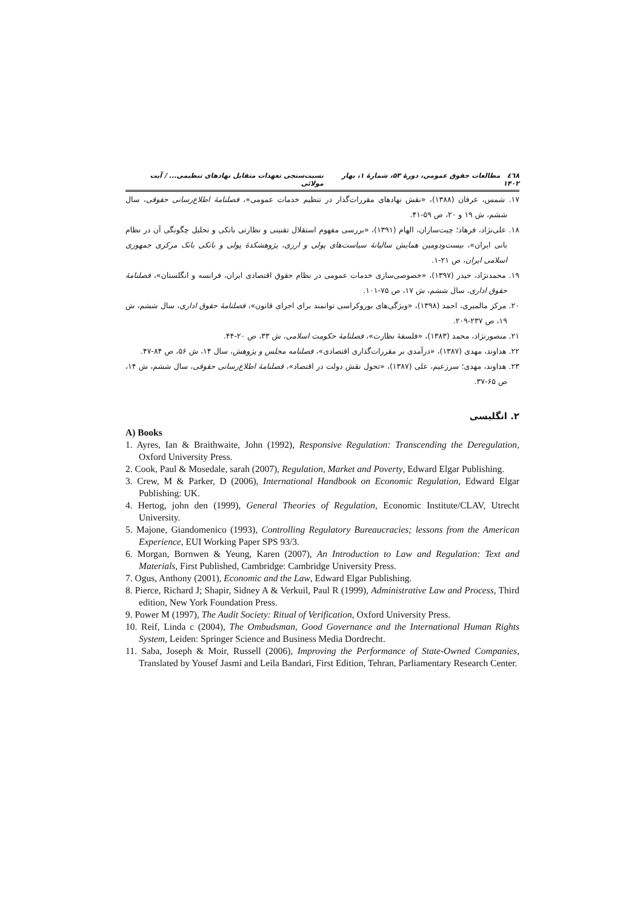٤٦٨ مطالعات حقوق عمومی، دورهٔ ۵۳، شمارهٔ ۱، بهار ۱۴۰۲ نسبت‌سنجی تعهدات متقابل نهادهای تنظیمی... / آیت مولائی
۱۷. شمس، عرفان (۱۳۸۸)، «نقش نهادهای مقررات‌گذار در تنظیم خدمات عمومی»، فصلنامهٔ اطلاع‌رسانی حقوقی، سال ششم، ش ۱۹ و ۲۰، ص ۵۹-۴۱.
۱۸. علی‌نژاد، فرهاد؛ چیت‌سازان، الهام (۱۳۹۱)، «بررسی مفهوم استقلال تقنینی و نظارتی بانکی و تحلیل چگونگی آن در نظام بانی ایران»، بیست‌ودومین همایش سالیانهٔ سیاست‌های پولی و ارزی، پژوهشکدهٔ پولی و بانکی بانک مرکزی جمهوری اسلامی ایران، ص ۲۱-۱.
۱۹. محمدنژاد، حیدر (۱۳۹۷)، «خصوصی‌سازی خدمات عمومی در نظام حقوق اقتصادی ایران، فرانسه و انگلستان»، فصلنامهٔ حقوق اداری، سال ششم، ش ۱۷، ص ۷۵-۱۰۱.
۲۰. مرکز مالمیری، احمد (۱۳۹۸)، «ویژگی‌های بوروکراسی توانمند برای اجرای قانون»، فصلنامهٔ حقوق اداری، سال ششم، ش ۱۹، ص ۲۳۷-۲۰۹.
۲۱. منصورنژاد، محمد (۱۳۸۳)، «فلسفهٔ نظارت»، فصلنامهٔ حکومت اسلامی، ش ۳۳، ص ۲۰-۴۴.
۲۲. هداوند، مهدی (۱۳۸۷)، «درآمدی بر مقررات‌گذاری اقتصادی»، فصلنامه مجلس و پژوهش، سال ۱۴، ش ۵۶، ص ۸۴-۴۷.
۲۳. هداوند، مهدی؛ سرزعیم، علی (۱۳۸۷)، «تحول نقش دولت در اقتصاد»، فصلنامهٔ اطلاع‌رسانی حقوقی، سال ششم، ش ۱۴، ص ۶۵-۳۷.
۲. انگلیسی
A) Books
1. Ayres, Ian & Braithwaite, John (1992), Responsive Regulation: Transcending the Deregulation, Oxford University Press.
2. Cook, Paul & Mosedale, sarah (2007), Regulation, Market and Poverty, Edward Elgar Publishing.
3. Crew, M & Parker, D (2006), International Handbook on Economic Regulation, Edward Elgar Publishing: UK.
4. Hertog, john den (1999), General Theories of Regulation, Economic Institute/CLAV, Utrecht University.
5. Majone, Giandomenico (1993), Controlling Regulatory Bureaucracies; lessons from the American Experience, EUI Working Paper SPS 93/3.
6. Morgan, Bornwen & Yeung, Karen (2007), An Introduction to Law and Regulation: Text and Materials, First Published, Cambridge: Cambridge University Press.
7. Ogus, Anthony (2001), Economic and the Law, Edward Elgar Publishing.
8. Pierce, Richard J; Shapir, Sidney A & Verkuil, Paul R (1999), Administrative Law and Process, Third edition, New York Foundation Press.
9. Power M (1997), The Audit Society: Ritual of Verification, Oxford University Press.
10. Reif, Linda c (2004), The Ombudsman, Good Governance and the International Human Rights System, Leiden: Springer Science and Business Media Dordrecht.
11. Saba, Joseph & Moir, Russell (2006), Improving the Performance of State-Owned Companies, Translated by Yousef Jasmi and Leila Bandari, First Edition, Tehran, Parliamentary Research Center.